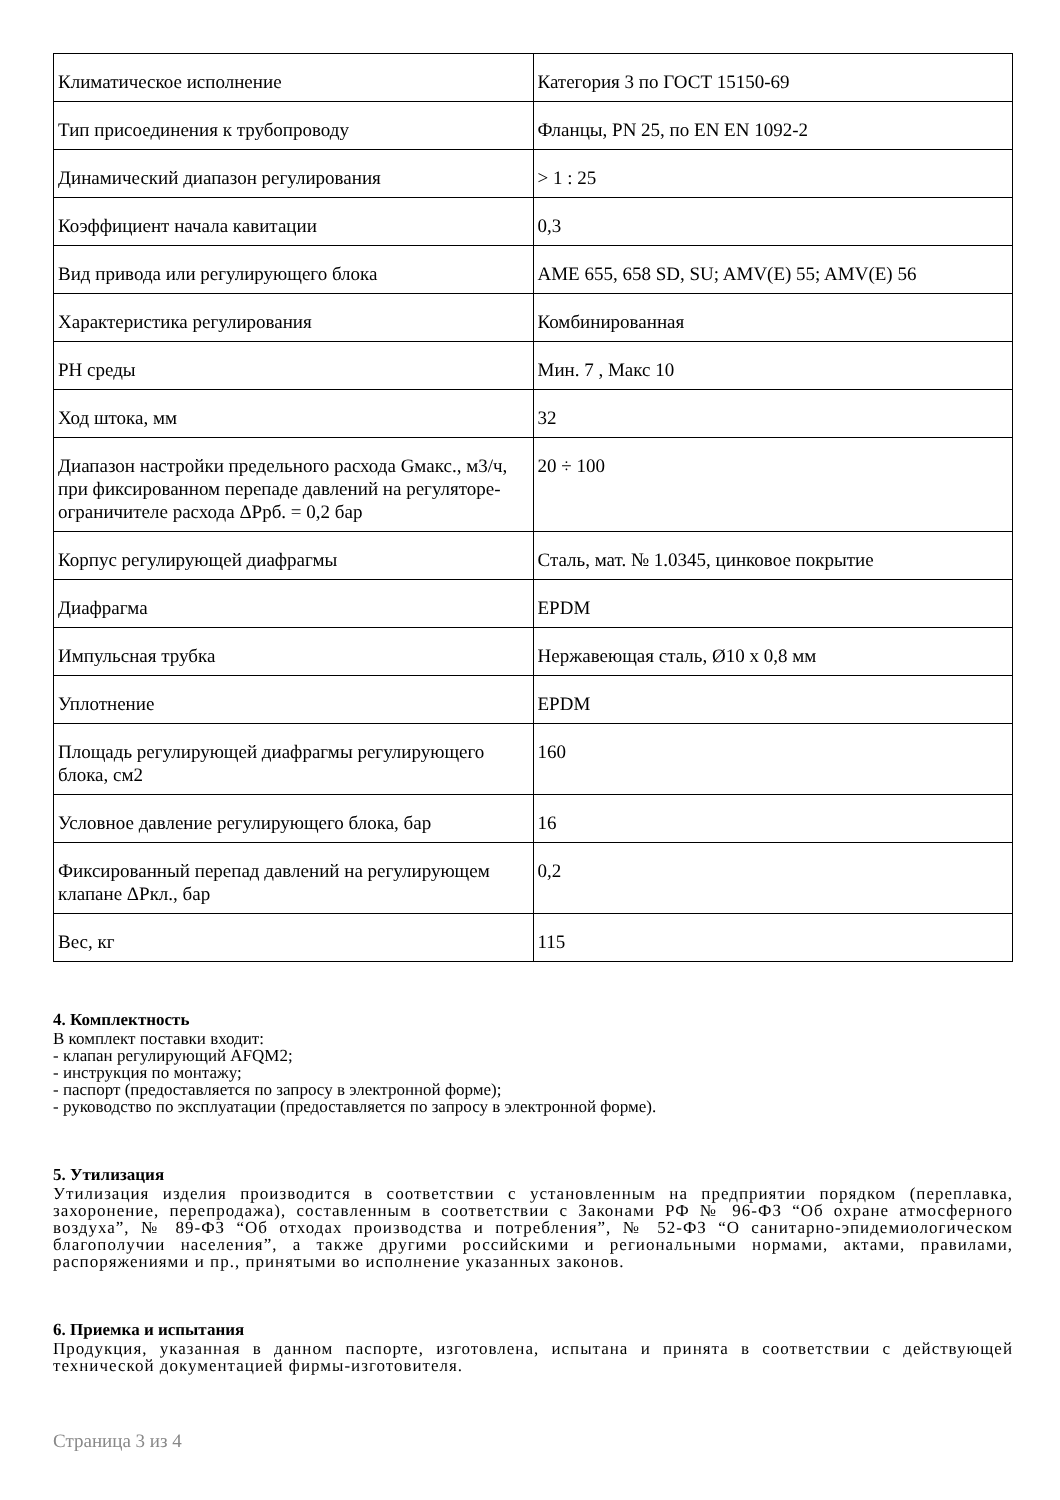| Климатическое исполнение | Категория 3 по ГОСТ 15150-69 |
| Тип присоединения к трубопроводу | Фланцы, PN 25, по EN EN 1092-2 |
| Динамический диапазон регулирования | > 1 : 25 |
| Коэффициент начала кавитации | 0,3 |
| Вид привода или регулирующего блока | AME 655, 658 SD, SU; AMV(E) 55; AMV(E) 56 |
| Характеристика регулирования | Комбинированная |
| PH среды | Мин. 7 , Макс 10 |
| Ход штока, мм | 32 |
| Диапазон настройки предельного расхода Gмакс., м3/ч, при фиксированном перепаде давлений на регуляторе-ограничителе расхода ΔPрб. = 0,2 бар | 20 ÷ 100 |
| Корпус регулирующей диафрагмы | Сталь, мат. № 1.0345, цинковое покрытие |
| Диафрагма | EPDM |
| Импульсная трубка | Нержавеющая сталь, Ø10 x 0,8 мм |
| Уплотнение | EPDM |
| Площадь регулирующей диафрагмы регулирующего блока, см2 | 160 |
| Условное давление регулирующего блока, бар | 16 |
| Фиксированный перепад давлений на регулирующем клапане ΔPкл., бар | 0,2 |
| Вес, кг | 115 |
4. Комплектность
В комплект поставки входит:
- клапан регулирующий AFQM2;
- инструкция по монтажу;
- паспорт (предоставляется по запросу в электронной форме);
- руководство по эксплуатации (предоставляется по запросу в электронной форме).
5. Утилизация
Утилизация изделия производится в соответствии с установленным на предприятии порядком (переплавка, захоронение, перепродажа), составленным в соответствии с Законами РФ № 96-ФЗ “Об охране атмосферного воздуха”, № 89-ФЗ “Об отходах производства и потребления”, № 52-ФЗ “О санитарно-эпидемиологическом благополучии населения”, а также другими российскими и региональными нормами, актами, правилами, распоряжениями и пр., принятыми во исполнение указанных законов.
6. Приемка и испытания
Продукция, указанная в данном паспорте, изготовлена, испытана и принята в соответствии с действующей технической документацией фирмы-изготовителя.
Страница 3 из 4